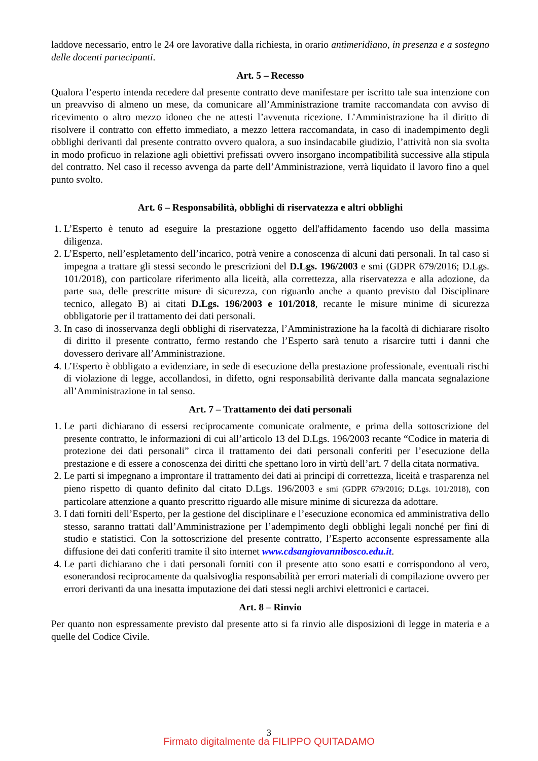laddove necessario, entro le 24 ore lavorative dalla richiesta, in orario antimeridiano, in presenza e a sostegno delle docenti partecipanti.
Art. 5 – Recesso
Qualora l’esperto intenda recedere dal presente contratto deve manifestare per iscritto tale sua intenzione con un preavviso di almeno un mese, da comunicare all’Amministrazione tramite raccomandata con avviso di ricevimento o altro mezzo idoneo che ne attesti l’avvenuta ricezione. L’Amministrazione ha il diritto di risolvere il contratto con effetto immediato, a mezzo lettera raccomandata, in caso di inadempimento degli obblighi derivanti dal presente contratto ovvero qualora, a suo insindacabile giudizio, l’attività non sia svolta in modo proficuo in relazione agli obiettivi prefissati ovvero insorgano incompatibilità successive alla stipula del contratto. Nel caso il recesso avvenga da parte dell’Amministrazione, verrà liquidato il lavoro fino a quel punto svolto.
Art. 6 – Responsabilità, obblighi di riservatezza e altri obblighi
1. L’Esperto è tenuto ad eseguire la prestazione oggetto dell'affidamento facendo uso della massima diligenza.
2. L’Esperto, nell’espletamento dell’incarico, potrà venire a conoscenza di alcuni dati personali. In tal caso si impegna a trattare gli stessi secondo le prescrizioni del D.Lgs. 196/2003 e smi (GDPR 679/2016; D.Lgs. 101/2018), con particolare riferimento alla liceità, alla correttezza, alla riservatezza e alla adozione, da parte sua, delle prescritte misure di sicurezza, con riguardo anche a quanto previsto dal Disciplinare tecnico, allegato B) ai citati D.Lgs. 196/2003 e 101/2018, recante le misure minime di sicurezza obbligatorie per il trattamento dei dati personali.
3. In caso di inosservanza degli obblighi di riservatezza, l’Amministrazione ha la facoltà di dichiarare risolto di diritto il presente contratto, fermo restando che l’Esperto sarà tenuto a risarcire tutti i danni che dovessero derivare all’Amministrazione.
4. L’Esperto è obbligato a evidenziare, in sede di esecuzione della prestazione professionale, eventuali rischi di violazione di legge, accollandosi, in difetto, ogni responsabilità derivante dalla mancata segnalazione all’Amministrazione in tal senso.
Art. 7 – Trattamento dei dati personali
1. Le parti dichiarano di essersi reciprocamente comunicate oralmente, e prima della sottoscrizione del presente contratto, le informazioni di cui all’articolo 13 del D.Lgs. 196/2003 recante “Codice in materia di protezione dei dati personali” circa il trattamento dei dati personali conferiti per l’esecuzione della prestazione e di essere a conoscenza dei diritti che spettano loro in virtù dell’art. 7 della citata normativa.
2. Le parti si impegnano a improntare il trattamento dei dati ai principi di correttezza, liceità e trasparenza nel pieno rispetto di quanto definito dal citato D.Lgs. 196/2003 e smi (GDPR 679/2016; D.Lgs. 101/2018), con particolare attenzione a quanto prescritto riguardo alle misure minime di sicurezza da adottare.
3. I dati forniti dell’Esperto, per la gestione del disciplinare e l’esecuzione economica ed amministrativa dello stesso, saranno trattati dall’Amministrazione per l’adempimento degli obblighi legali nonché per fini di studio e statistici. Con la sottoscrizione del presente contratto, l’Esperto acconsente espressamente alla diffusione dei dati conferiti tramite il sito internet www.cdsangiovannibosco.edu.it.
4. Le parti dichiarano che i dati personali forniti con il presente atto sono esatti e corrispondono al vero, esonerandosi reciprocamente da qualsivoglia responsabilità per errori materiali di compilazione ovvero per errori derivanti da una inesatta imputazione dei dati stessi negli archivi elettronici e cartacei.
Art. 8 – Rinvio
Per quanto non espressamente previsto dal presente atto si fa rinvio alle disposizioni di legge in materia e a quelle del Codice Civile.
3
Firmato digitalmente da FILIPPO QUITADAMO